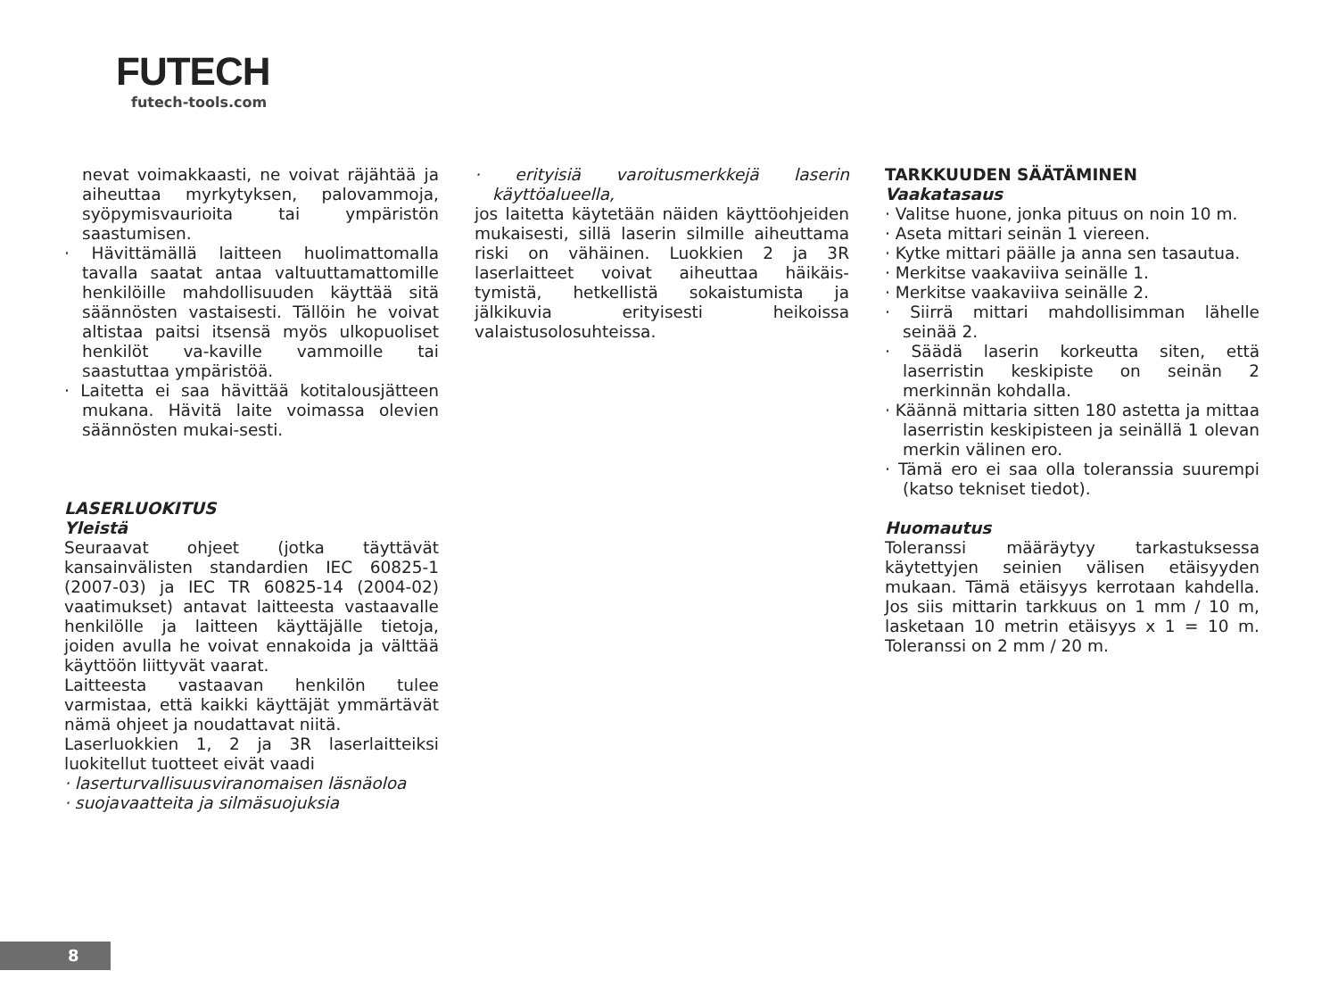FUTECH
futech-tools.com
nevat voimakkaasti, ne voivat räjähtää ja aiheuttaa myrkytyksen, palovammoja, syöpymisvaurioita tai ympäristön saastumisen.
· Hävittämällä laitteen huolimattomalla tavalla saatat antaa valtuuttamattomille henkilöille mahdollisuuden käyttää sitä säännösten vastaisesti. Tällöin he voivat altistaa paitsi itsensä myös ulkopuoliset henkilöt va-kaville vammoille tai saastuttaa ympäristöä.
· Laitetta ei saa hävittää kotitalousjätteen mukana. Hävitä laite voimassa olevien säännösten mukai-sesti.
LASERLUOKITUS
Yleistä
Seuraavat ohjeet (jotka täyttävät kansainvälisten standardien IEC 60825-1 (2007-03) ja IEC TR 60825-14 (2004-02) vaatimukset) antavat laitteesta vastaavalle henkilölle ja laitteen käyttäjälle tietoja, joiden avulla he voivat ennakoida ja välttää käyttöön liittyvät vaarat.
Laitteesta vastaavan henkilön tulee varmistaa, että kaikki käyttäjät ymmärtävät nämä ohjeet ja noudattavat niitä.
Laserluokkien 1, 2 ja 3R laserlaitteiksi luokitellut tuotteet eivät vaadi
· laserturvallisuusviranomaisen läsnäoloa
· suojavaatteita ja silmäsuojuksia
· erityisiä varoitusmerkkejä laserin käyttöalueella,
jos laitetta käytetään näiden käyttöohjeiden mukaisesti, sillä laserin silmille aiheuttama riski on vähäinen. Luokkien 2 ja 3R laserlaitteet voivat aiheuttaa häikäis-tymistä, hetkellistä sokaistumista ja jälkikuvia erityisesti heikoissa valaistusolosuhteissa.
TARKKUUDEN SÄÄTÄMINEN
Vaakatasaus
· Valitse huone, jonka pituus on noin 10 m.
· Aseta mittari seinän 1 viereen.
· Kytke mittari päälle ja anna sen tasautua.
· Merkitse vaakaviiva seinälle 1.
· Merkitse vaakaviiva seinälle 2.
· Siirrä mittari mahdollisimman lähelle seinää 2.
· Säädä laserin korkeutta siten, että laserristin keskipiste on seinän 2 merkinnän kohdalla.
· Käännä mittaria sitten 180 astetta ja mittaa laserristin keskipisteen ja seinällä 1 olevan merkin välinen ero.
· Tämä ero ei saa olla toleranssia suurempi (katso tekniset tiedot).
Huomautus
Toleranssi määräytyy tarkastuksessa käytettyjen seinien välisen etäisyyden mukaan. Tämä etäisyys kerrotaan kahdella. Jos siis mittarin tarkkuus on 1 mm / 10 m, lasketaan 10 metrin etäisyys x 1 = 10 m. Toleranssi on 2 mm / 20 m.
8